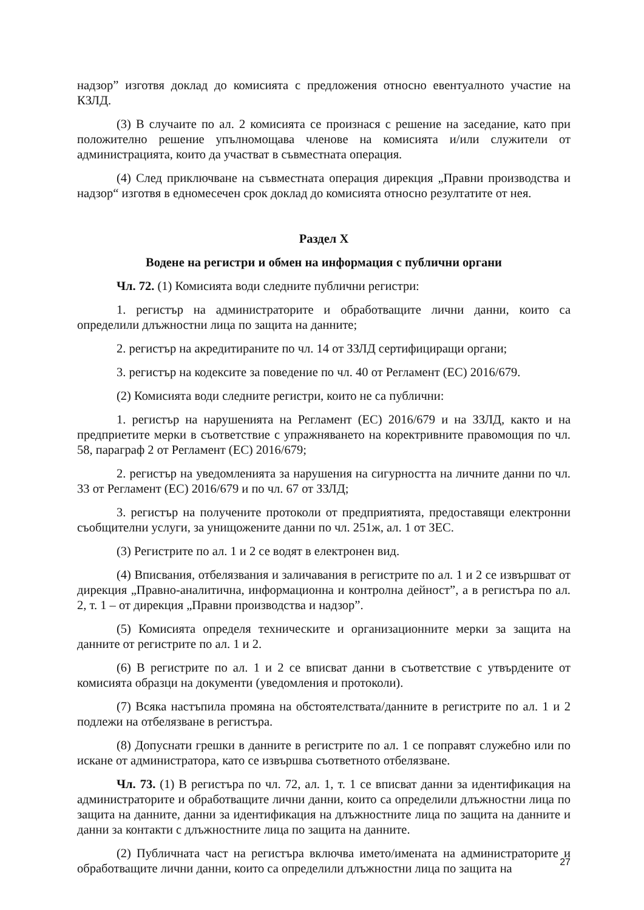надзор” изготвя доклад до комисията с предложения относно евентуалното участие на КЗЛД.
(3) В случаите по ал. 2 комисията се произнася с решение на заседание, като при положително решение упълномощава членове на комисията и/или служители от администрацията, които да участват в съвместната операция.
(4) След приключване на съвместната операция дирекция „Правни производства и надзор“ изготвя в едномесечен срок доклад до комисията относно резултатите от нея.
Раздел X
Водене на регистри и обмен на информация с публични органи
Чл. 72. (1) Комисията води следните публични регистри:
1. регистър на администраторите и обработващите лични данни, които са определили длъжностни лица по защита на данните;
2. регистър на акредитираните по чл. 14 от ЗЗЛД сертифициращи органи;
3. регистър на кодексите за поведение по чл. 40 от Регламент (ЕС) 2016/679.
(2) Комисията води следните регистри, които не са публични:
1. регистър на нарушенията на Регламент (ЕС) 2016/679 и на ЗЗЛД, както и на предприетите мерки в съответствие с упражняването на коректривните правомощия по чл. 58, параграф 2 от Регламент (ЕС) 2016/679;
2. регистър на уведомленията за нарушения на сигурността на личните данни по чл. 33 от Регламент (ЕС) 2016/679 и по чл. 67 от ЗЗЛД;
3. регистър на получените протоколи от предприятията, предоставящи електронни съобщителни услуги, за унищожените данни по чл. 251ж, ал. 1 от ЗЕС.
(3) Регистрите по ал. 1 и 2 се водят в електронен вид.
(4) Вписвания, отбелязвания и заличавания в регистрите по ал. 1 и 2 се извършват от дирекция „Правно-аналитична, информационна и контролна дейност”, а в регистъра по ал. 2, т. 1 – от дирекция „Правни производства и надзор”.
(5) Комисията определя техническите и организационните мерки за защита на данните от регистрите по ал. 1 и 2.
(6) В регистрите по ал. 1 и 2 се вписват данни в съответствие с утвърдените от комисията образци на документи (уведомления и протоколи).
(7) Всяка настъпила промяна на обстоятелствата/данните в регистрите по ал. 1 и 2 подлежи на отбелязване в регистъра.
(8) Допуснати грешки в данните в регистрите по ал. 1 се поправят служебно или по искане от администратора, като се извършва съответното отбелязване.
Чл. 73. (1) В регистъра по чл. 72, ал. 1, т. 1 се вписват данни за идентификация на администраторите и обработващите лични данни, които са определили длъжностни лица по защита на данните, данни за идентификация на длъжностните лица по защита на данните и данни за контакти с длъжностните лица по защита на данните.
(2) Публичната част на регистъра включва името/имената на администраторите и обработващите лични данни, които са определили длъжностни лица по защита на
27